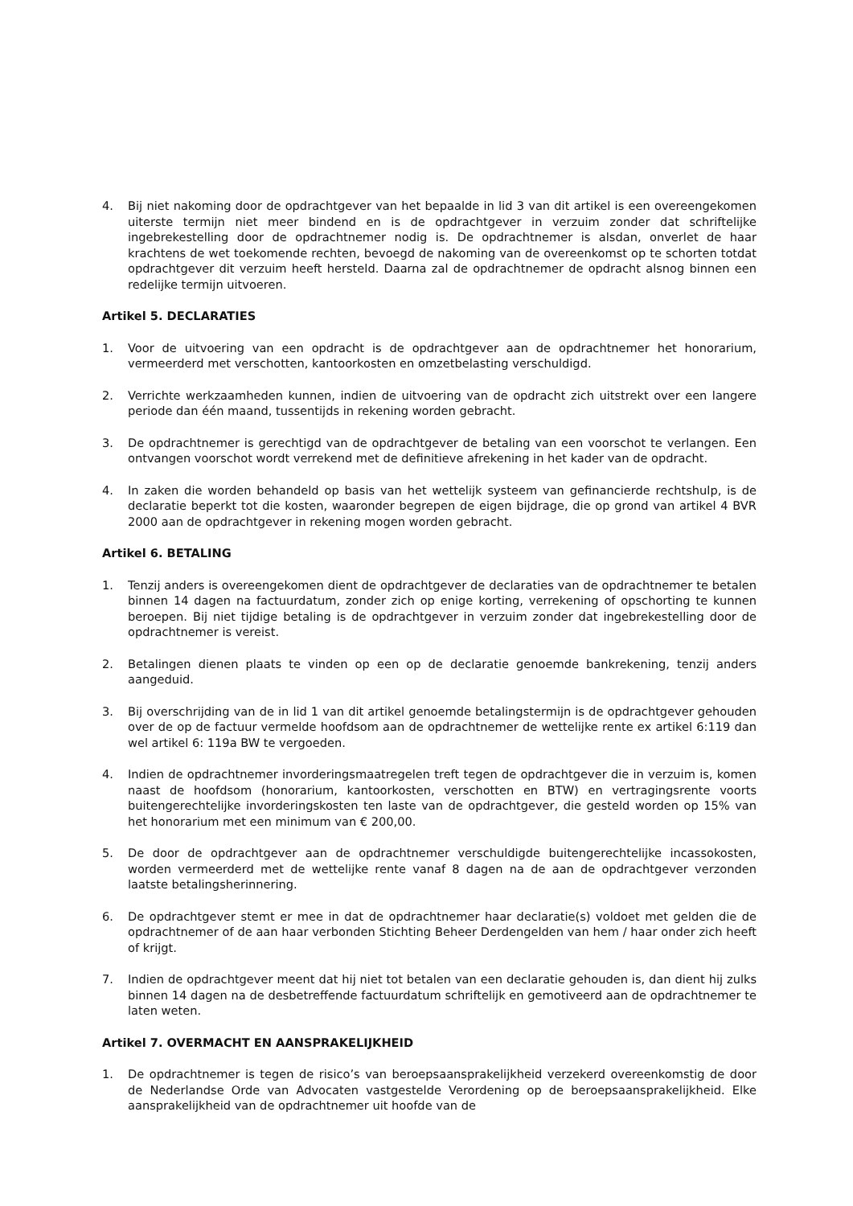4. Bij niet nakoming door de opdrachtgever van het bepaalde in lid 3 van dit artikel is een overeengekomen uiterste termijn niet meer bindend en is de opdrachtgever in verzuim zonder dat schriftelijke ingebrekestelling door de opdrachtnemer nodig is. De opdrachtnemer is alsdan, onverlet de haar krachtens de wet toekomende rechten, bevoegd de nakoming van de overeenkomst op te schorten totdat opdrachtgever dit verzuim heeft hersteld. Daarna zal de opdrachtnemer de opdracht alsnog binnen een redelijke termijn uitvoeren.
Artikel 5. DECLARATIES
1. Voor de uitvoering van een opdracht is de opdrachtgever aan de opdrachtnemer het honorarium, vermeerderd met verschotten, kantoorkosten en omzetbelasting verschuldigd.
2. Verrichte werkzaamheden kunnen, indien de uitvoering van de opdracht zich uitstrekt over een langere periode dan één maand, tussentijds in rekening worden gebracht.
3. De opdrachtnemer is gerechtigd van de opdrachtgever de betaling van een voorschot te verlangen. Een ontvangen voorschot wordt verrekend met de definitieve afrekening in het kader van de opdracht.
4. In zaken die worden behandeld op basis van het wettelijk systeem van gefinancierde rechtshulp, is de declaratie beperkt tot die kosten, waaronder begrepen de eigen bijdrage, die op grond van artikel 4 BVR 2000 aan de opdrachtgever in rekening mogen worden gebracht.
Artikel 6. BETALING
1. Tenzij anders is overeengekomen dient de opdrachtgever de declaraties van de opdrachtnemer te betalen binnen 14 dagen na factuurdatum, zonder zich op enige korting, verrekening of opschorting te kunnen beroepen. Bij niet tijdige betaling is de opdrachtgever in verzuim zonder dat ingebrekestelling door de opdrachtnemer is vereist.
2. Betalingen dienen plaats te vinden op een op de declaratie genoemde bankrekening, tenzij anders aangeduid.
3. Bij overschrijding van de in lid 1 van dit artikel genoemde betalingstermijn is de opdrachtgever gehouden over de op de factuur vermelde hoofdsom aan de opdrachtnemer de wettelijke rente ex artikel 6:119 dan wel artikel 6: 119a BW te vergoeden.
4. Indien de opdrachtnemer invorderingsmaatregelen treft tegen de opdrachtgever die in verzuim is, komen naast de hoofdsom (honorarium, kantoorkosten, verschotten en BTW) en vertragingsrente voorts buitengerechtelijke invorderingskosten ten laste van de opdrachtgever, die gesteld worden op 15% van het honorarium met een minimum van € 200,00.
5. De door de opdrachtgever aan de opdrachtnemer verschuldigde buitengerechtelijke incassokosten, worden vermeerderd met de wettelijke rente vanaf 8 dagen na de aan de opdrachtgever verzonden laatste betalingsherinnering.
6. De opdrachtgever stemt er mee in dat de opdrachtnemer haar declaratie(s) voldoet met gelden die de opdrachtnemer of de aan haar verbonden Stichting Beheer Derdengelden van hem / haar onder zich heeft of krijgt.
7. Indien de opdrachtgever meent dat hij niet tot betalen van een declaratie gehouden is, dan dient hij zulks binnen 14 dagen na de desbetreffende factuurdatum schriftelijk en gemotiveerd aan de opdrachtnemer te laten weten.
Artikel 7. OVERMACHT EN AANSPRAKELIJKHEID
1. De opdrachtnemer is tegen de risico’s van beroepsaansprakelijkheid verzekerd overeenkomstig de door de Nederlandse Orde van Advocaten vastgestelde Verordening op de beroepsaansprakelijkheid. Elke aansprakelijkheid van de opdrachtnemer uit hoofde van de